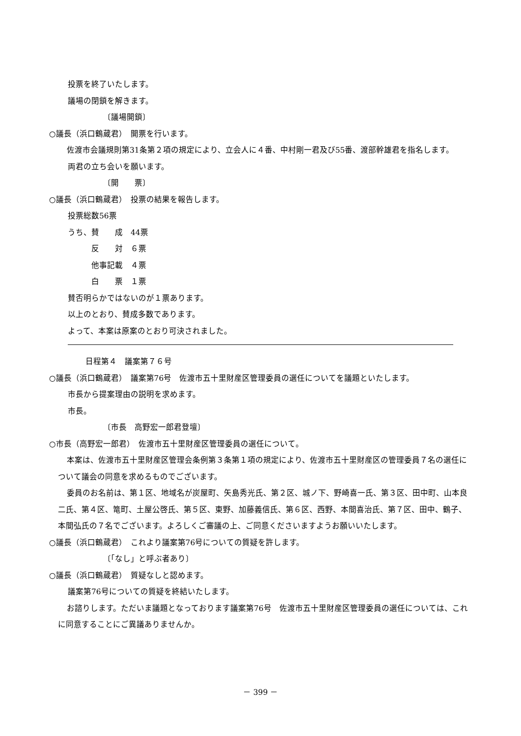投票を終了いたします。
議場の閉鎖を解きます。
〔議場開鎖〕
○議長（浜口鶴蔵君）　開票を行います。
佐渡市会議規則第31条第２項の規定により、立会人に４番、中村剛一君及び55番、渡部幹雄君を指名します。
両君の立ち会いを願います。
〔開　　票〕
○議長（浜口鶴蔵君）　投票の結果を報告します。
投票総数56票
うち、賛　　成　44票
　　　反　　対　６票
　　　他事記載　４票
　　　白　　票　１票
賛否明らかではないのが１票あります。
以上のとおり、賛成多数であります。
よって、本案は原案のとおり可決されました。
日程第４　議案第７６号
○議長（浜口鶴蔵君）　議案第76号　佐渡市五十里財産区管理委員の選任についてを議題といたします。
市長から提案理由の説明を求めます。
市長。
〔市長　高野宏一郎君登壇〕
○市長（高野宏一郎君）　佐渡市五十里財産区管理委員の選任について。
本案は、佐渡市五十里財産区管理会条例第３条第１項の規定により、佐渡市五十里財産区の管理委員７名の選任について議会の同意を求めるものでございます。
委員のお名前は、第１区、地域名が炭屋町、矢島秀光氏、第２区、城ノ下、野崎喜一氏、第３区、田中町、山本良二氏、第４区、篭町、土屋公啓氏、第５区、東野、加藤義信氏、第６区、西野、本間喜治氏、第７区、田中、鶴子、本間弘氏の７名でございます。よろしくご審議の上、ご同意くださいますようお願いいたします。
○議長（浜口鶴蔵君）　これより議案第76号についての質疑を許します。
〔「なし」と呼ぶ者あり〕
○議長（浜口鶴蔵君）　質疑なしと認めます。
議案第76号についての質疑を終結いたします。
お諮りします。ただいま議題となっております議案第76号　佐渡市五十里財産区管理委員の選任については、これに同意することにご異議ありませんか。
－ 399 －